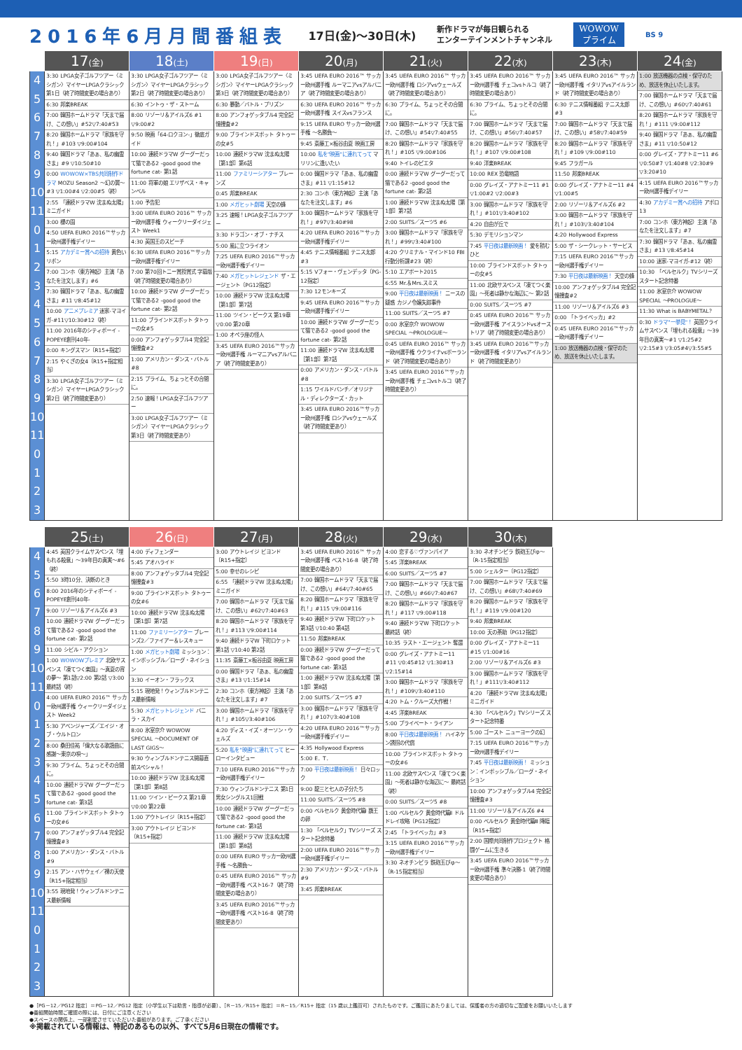2016年6月月間番組表
17日(金)〜30日(木)
新作ドラマが毎日観られる
エンターテインメントチャンネル
WOWOW
プライム
BS 9
| | 17 (金) | 18 (土) | 19 (日) | 20 (月) | 21 (火) | 22 (水) | 23 (木) | 24 (金) |
| --- | --- | --- | --- | --- | --- | --- | --- | --- |
| 4 5 6 7 8 9 10 11 0 1 2 3 4 5 6 7 8 9 10 11 0 1 2 3 | 3:30 LPGA女子ゴルフツアー〈ミシガン〉マイヤーLPGAクラシック 第1日（終了時間変更の場合あり） 6:30 邦楽BREAK 7:00 韓国ホームドラマ「天まで届け、この想い」#52▽7:40#53 8:20 韓国ホームドラマ「家族を守れ！」#103 ▽9:00#104 9:40 韓国ドラマ「あぁ、私の幽霊さま」#9 ▽10:50#10 0:00 WOWOW×TBS共同制作ドラマ MOZU Season2 〜幻の翼〜#3 ▽1:00#4 ▽2:00#5（終） 2:55 「連続ドラマW 沈まぬ太陽」ミニガイド 3:00 櫻の園 4:50 UEFA EURO 2016™サッカー欧州選手権デイリー 5:15 アカデミー賞への招待 黄色いリボン 7:00 コンホ（東方神起）主演「あなたを注文します」#6 7:30 韓国ドラマ「あぁ、私の幽霊さま」#11 ▽8:45#12 10:00 アニメプレミア 迷家-マヨイガ-#11▽10:30#12（終） 11:00 2016年のシティボーイ -POPEYE創刊40年- 0:00 キングスマン〔R15+指定〕 2:15 やくざの女4〔R15+指定相当〕 3:30 LPGA女子ゴルフツアー（ミシガン）マイヤーLPGAクラシック 第2日（終了時間変更あり） | 3:30 LPGA女子ゴルフツアー〈ミシガン〉マイヤーLPGAクラシック 第2日（終了時間変更の場合あり） 6:30 イントゥ・ザ・ストーム 8:00 リゾーリ＆アイルズ6 #1 ▽9:00#2 9:50 映画「64-ロクヨン-」徹底ガイド 10:00 連続ドラマW グーグーだって猫である2 -good good the fortune cat- 第1話 11:00 将軍の娘 エリザベス・キャンベル 1:00 予告犯 3:00 UEFA EURO 2016™ サッカー欧州選手権 ウィークリーダイジェスト Week1 4:30 英国王のスピーチ 6:30 UEFA EURO 2016™サッカー欧州選手権デイリー 7:00 第70回トニー賞授賞式 字幕版（終了時間変更の場合あり） 10:00 連続ドラマW グーグーだって猫である2 -good good the fortune cat- 第2話 11:00 ブラインドスポット タトゥーの女#5 0:00 アンフォゲッタブル4 完全記憶捜査#2 1:00 アメリカン・ダンス・バトル#8 2:15 プライム、ちょっとその合間に。 2:50 速報！LPGA女子ゴルフツアー 3:00 LPGA女子ゴルフツアー（ミシガン）マイヤーLPGAクラシック 第3日（終了時間変更あり） | 3:00 LPGA女子ゴルフツアー〈ミシガン〉マイヤーLPGAクラシック 第3日（終了時間変更の場合あり） 6:30 暴動／バトル・プリズン 8:00 アンフォゲッタブル4 完全記憶捜査#2 9:00 ブラインドスポット タトゥーの女#5 10:00 連続ドラマW 沈まぬ太陽［第1部］第6話 11:00 ファミリーシアター ブレーンズ 0:45 邦楽BREAK 1:00 メガヒット劇場 天空の蜂 3:25 速報！LPGA女子ゴルフツアー 3:30 ドラゴン・オブ・ナチス 5:00 風に立つライオン 7:25 UEFA EURO 2016™サッカー欧州選手権デイリー 7:40 メガヒットレジェンド ザ・エージェント〔PG12指定〕 10:00 連続ドラマW 沈まぬ太陽［第1部］第7話 11:00 ツイン・ピークス 第19章 ▽0:00 第20章 1:00 オペラ座の怪人 3:45 UEFA EURO 2016™サッカー欧州選手権 ルーマニアvsアルバニア（終了時間変更あり） | 3:45 UEFA EURO 2016™ サッカー欧州選手権 ルーマニアvsアルバニア（終了時間変更の場合あり） 6:30 UEFA EURO 2016™ サッカー欧州選手権 スイスvsフランス 9:15 UEFA EURO サッカー欧州選手権 〜名勝負〜 9:45 斎藤工×板谷由夏 映画工房 10:00 私を"映画"に連れてって マリリンに逢いたい 0:00 韓国ドラマ「あぁ、私の幽霊さま」#11 ▽1:15#12 2:30 コンホ（東方神起）主演「あなたを注文します」#6 3:00 韓国ホームドラマ「家族を守れ！」#97▽3:40#98 4:20 UEFA EURO 2016™サッカー欧州選手権デイリー 4:45 テニス情報番組 テニス太郎#3 5:15 Vフォー・ヴェンデッタ〔PG-12指定〕 7:30 12モンキーズ 9:45 UEFA EURO 2016™サッカー欧州選手権デイリー 10:00 連続ドラマW グーグーだって猫である2 -good good the fortune cat- 第2話 11:00 連続ドラマW 沈まぬ太陽［第1部］第7話 0:00 アメリカン・ダンス・バトル#8 1:15 ワイルドバンチ／オリジナル・ディレクターズ・カット 3:45 UEFA EURO 2016™サッカー欧州選手権 ロシアvsウェールズ（終了時間変更あり） | 3:45 UEFA EURO 2016™ サッカー欧州選手権 ロシアvsウェールズ（終了時間変更の場合あり） 6:30 プライム、ちょっとその合間に。 7:00 韓国ホームドラマ「天まで届け、この想い」#54▽7:40#55 8:20 韓国ホームドラマ「家族を守れ！」#105 ▽9:00#106 9:40 トイレのピエタ 0:00 連続ドラマW グーグーだって猫である2 -good good the fortune cat- 第2話 1:00 連続ドラマW 沈まぬ太陽［第1部］第7話 2:00 SUITS／スーツ5 #6 3:00 韓国ホームドラマ「家族を守れ！」#99▽3:40#100 4:20 クリミナル・マインド10 FBI行動分析課#23（終） 5:10 エアポート2015 6:55 Mr.＆Mrs.スミス 9:00 平日夜は最新映画！ ニースの疑惑 カジノ令嬢失踪事件 11:00 SUITS／スーツ5 #7 0:00 氷室京介 WOWOW SPECIAL 〜PROLOGUE〜 0:45 UEFA EURO 2016™ サッカー欧州選手権 ウクライナvsポーランド（終了時間変更の場合あり） 3:45 UEFA EURO 2016™サッカー欧州選手権 チェコvsトルコ（終了時間変更あり） | 3:45 UEFA EURO 2016™ サッカー欧州選手権 チェコvsトルコ（終了時間変更の場合あり） 6:30 プライム、ちょっとその合間に。 7:00 韓国ホームドラマ「天まで届け、この想い」#56▽7:40#57 8:20 韓国ホームドラマ「家族を守れ！」#107 ▽9:00#108 9:40 洋楽BREAK 10:00 REX 恐竜物語 0:00 グレイズ・アナトミー11 #1 ▽1:00#2 ▽2:00#3 3:00 韓国ホームドラマ「家族を守れ！」#101▽3:40#102 4:20 自由が丘で 5:30 デモリションマン 7:45 平日夜は最新映画！ 愛を積むひと 10:00 ブラインドスポット タトゥーの女#5 11:00 北欧サスペンス「凍てつく楽園」〜死者は静かな海辺に〜 第2話 0:00 SUITS／スーツ5 #7 0:45 UEFA EURO 2016™ サッカー欧州選手権 アイスランドvsオーストリア（終了時間変更の場合あり） 3:45 UEFA EURO 2016™サッカー欧州選手権 イタリアvsアイルランド（終了時間変更あり） | 3:45 UEFA EURO 2016™ サッカー欧州選手権 イタリアvsアイルランド（終了時間変更の場合あり） 6:30 テニス情報番組 テニス太郎#3 7:00 韓国ホームドラマ「天まで届け、この想い」#58▽7:40#59 8:20 韓国ホームドラマ「家族を守れ！」#109 ▽9:00#110 9:45 フラガール 11:50 邦楽BREAK 0:00 グレイズ・アナトミー11 #4 ▽1:00#5 2:00 リゾーリ＆アイルズ6 #2 3:00 韓国ホームドラマ「家族を守れ！」#103▽3:40#104 4:20 Hollywood Express 5:00 ザ・シークレット・サービス 7:15 UEFA EURO 2016™サッカー欧州選手権デイリー 7:30 平日夜は最新映画！ 天空の蜂 10:00 アンフォゲッタブル4 完全記憶捜査#2 11:00 リゾーリ＆アイルズ6 #3 0:00 「トライベッカ」#2 0:45 UEFA EURO 2016™サッカー欧州選手権デイリー 1:00 放送機器の点検・保守のため、放送を休止いたします。 | 1:00 放送機器の点検・保守のため、放送を休止いたします。 7:00 韓国ホームドラマ「天まで届け、この想い」#60▽7:40#61 8:20 韓国ホームドラマ「家族を守れ！」#111 ▽9:00#112 9:40 韓国ドラマ「あぁ、私の幽霊さま」#11 ▽10:50#12 0:00 グレイズ・アナトミー11 #6 ▽0:50#7 ▽1:40#8 ▽2:30#9 ▽3:20#10 4:15 UEFA EURO 2016™サッカー欧州選手権デイリー 4:30 アカデミー賞への招待 アポロ13 7:00 コンホ（東方神起）主演「あなたを注文します」#7 7:30 韓国ドラマ「あぁ、私の幽霊さま」#13 ▽8:45#14 10:00 迷家-マヨイガ-#12（終） 10:30 「ベルセルク」TVシリーズ スタート記念特番 11:00 氷室京介 WOWOW SPECIAL 〜PROLOGUE〜 11:30 What is BABYMETAL？ 0:30 ドラマ"一挙見"！ 英国クライムサスペンス「埋もれる殺意」〜39年目の真実〜#1 ▽1:25#2 ▽2:15#3 ▽3:05#4▽3:55#5 |
| | 25 (土) | 26 (日) | 27 (月) | 28 (火) | 29 (水) | 30 (木) |
| --- | --- | --- | --- | --- | --- | --- |
| 4 5 6 7 8 9 10 11 0 1 2 3 4 5 6 7 8 9 10 11 0 1 2 3 | 4:45 英国クライムサスペンス「埋もれる殺意」〜39年目の真実〜#6（終） 5:50 3時10分、決断のとき 8:00 2016年のシティボーイ -POPEYE創刊40年- 9:00 リゾーリ＆アイルズ6 #3 10:00 連続ドラマW グーグーだって猫である2 -good good the fortune cat- 第2話 11:00 シビル・アクション 1:00 WOWOWプレミア 北欧サスペンス「凍てつく楽園」〜真夏の宵の夢〜 第1話▽2:00 第2話 ▽3:00 最終話（終） 4:00 UEFA EURO 2016™ サッカー欧州選手権 ウィークリーダイジェスト Week2 5:30 アベンジャーズ／エイジ・オブ・ウルトロン 8:00 桑田佳祐「偉大なる歌謡曲に感謝〜東京の唄〜」 9:30 プライム、ちょっとその合間に。 10:00 連続ドラマW グーグーだって猫である2 -good good the fortune cat- 第3話 11:00 ブラインドスポット タトゥーの女#6 0:00 アンフォゲッタブル4 完全記憶捜査#3 1:00 アメリカン・ダンス・バトル#9 2:15 アン・ハサウェイ／裸の天使〔R15+指定相当〕 3:55 現地発！ウィンブルドンテニス最新情報 | 4:00 ディフェンダー 5:45 アオハライド 8:00 アンフォゲッタブル4 完全記憶捜査#3 9:00 ブラインドスポット タトゥーの女#6 10:00 連続ドラマW 沈まぬ太陽［第1部］第7話 11:00 ファミリーシアター ブレーンズ2／ファイアー＆レスキュー 1:00 メガヒット劇場 ミッション：インポッシブル／ローグ・ネイション 3:30 イーオン・フラックス 5:15 現地発！ウィンブルドンテニス最新情報 5:30 メガヒットレジェンド バニラ・スカイ 8:00 氷室京介 WOWOW SPECIAL 〜DOCUMENT OF LAST GIGS〜 9:30 ウィンブルドンテニス開幕直前スペシャル！ 10:00 連続ドラマW 沈まぬ太陽［第1部］第8話 11:00 ツイン・ピークス 第21章 ▽0:00 第22章 1:00 アウトレイジ〔R15+指定〕 3:00 アウトレイジ ビヨンド〔R15+指定〕 | 3:00 アウトレイジ ビヨンド〔R15+指定〕 5:00 幸せのレシピ 6:55 「連続ドラマW 沈まぬ太陽」ミニガイド 7:00 韓国ホームドラマ「天まで届け、この想い」#62▽7:40#63 8:20 韓国ホームドラマ「家族を守れ！」#113 ▽9:00#114 9:40 連続ドラマW 下町ロケット 第1話 ▽10:40 第2話 11:35 斎藤工×板谷由夏 映画工房 0:00 韓国ドラマ「あぁ、私の幽霊さま」#13 ▽1:15#14 2:30 コンホ（東方神起）主演「あなたを注文します」#7 3:00 韓国ホームドラマ「家族を守れ！」#105▽3:40#106 4:20 ディス・イズ・オーソン・ウェルズ 5:20 私を"映画"に連れてって ヒーローインタビュー 7:10 UEFA EURO 2016™サッカー欧州選手権デイリー 7:30 ウィンブルドンテニス 第1日男女シングルス1回戦 10:00 連続ドラマW グーグーだって猫である2 -good good the fortune cat- 第3話 11:00 連続ドラマW 沈まぬ太陽［第1部］第8話 0:00 UEFA EURO サッカー欧州選手権 〜名勝負〜 0:45 UEFA EURO 2016™ サッカー欧州選手権 ベスト16-7（終了時間変更の場合あり） 3:45 UEFA EURO 2016™サッカー欧州選手権 ベスト16-8（終了時間変更あり） | 3:45 UEFA EURO 2016™ サッカー欧州選手権 ベスト16-8（終了時間変更の場合あり） 7:00 韓国ホームドラマ「天まで届け、この想い」#64▽7:40#65 8:20 韓国ホームドラマ「家族を守れ！」#115 ▽9:00#116 9:40 連続ドラマW 下町ロケット 第3話 ▽10:40 第4話 11:50 邦楽BREAK 0:00 連続ドラマW グーグーだって猫である2 -good good the fortune cat- 第3話 1:00 連続ドラマW 沈まぬ太陽［第1部］第8話 2:00 SUITS／スーツ5 #7 3:00 韓国ホームドラマ「家族を守れ！」#107▽3:40#108 4:20 UEFA EURO 2016™サッカー欧州選手権デイリー 4:35 Hollywood Express 5:00 E．T． 7:00 平日夜は最新映画！ 日々ロック 9:00 龍三と七人の子分たち 11:00 SUITS／スーツ5 #8 0:00 ベルセルク 黄金時代篇Ⅰ 覇王の卵 1:30 「ベルセルク」TVシリーズ スタート記念特番 2:00 UEFA EURO 2016™サッカー欧州選手権デイリー 2:30 アメリカン・ダンス・バトル#9 3:45 邦楽BREAK | 4:00 恋する♡ヴァンパイア 5:45 洋楽BREAK 6:00 SUITS／スーツ5 #7 7:00 韓国ホームドラマ「天まで届け、この想い」#66▽7:40#67 8:20 韓国ホームドラマ「家族を守れ！」#117 ▽9:00#118 9:40 連続ドラマW 下町ロケット 最終話（終） 10:35 ラスト・エージェント 奪還 0:00 グレイズ・アナトミー11 #11 ▽0:45#12 ▽1:30#13 ▽2:15#14 3:00 韓国ホームドラマ「家族を守れ！」#109▽3:40#110 4:20 トム・クルーズ大作戦！ 4:45 洋楽BREAK 5:00 プライベート・ライアン 8:00 平日夜は最新映画！ ハイネケン誘拐の代償 10:00 ブラインドスポット タトゥーの女#6 11:00 北欧サスペンス「凍てつく楽園」〜死者は静かな海辺に〜 最終話（終） 0:00 SUITS／スーツ5 #8 1:00 ベルセルク 黄金時代篇Ⅱ ドルドレイ攻略〔PG12指定〕 2:45 「トライベッカ」#3 3:15 UEFA EURO 2016™サッカー欧州選手権デイリー 3:30 ネオチンピラ 鉄砲玉ぴゅ〜〔R-15指定相当〕 | 3:30 ネオチンピラ 鉄砲玉ぴゅ〜〔R-15指定相当〕 5:00 シェルター〔PG12指定〕 7:00 韓国ホームドラマ「天まで届け、この想い」#68▽7:40#69 8:20 韓国ホームドラマ「家族を守れ！」#119 ▽9:00#120 9:40 邦楽BREAK 10:00 天の茶助〔PG12指定〕 0:00 グレイズ・アナトミー11 #15 ▽1:00#16 2:00 リゾーリ＆アイルズ6 #3 3:00 韓国ホームドラマ「家族を守れ！」#111▽3:40#112 4:20 「連続ドラマW 沈まぬ太陽」ミニガイド 4:30 「ベルセルク」TVシリーズ スタート記念特番 5:00 ゴースト ニューヨークの幻 7:15 UEFA EURO 2016™サッカー欧州選手権デイリー 7:45 平日夜は最新映画！ ミッション：インポッシブル／ローグ・ネイション 10:00 アンフォゲッタブル4 完全記憶捜査#3 11:00 リゾーリ＆アイルズ6 #4 0:00 ベルセルク 黄金時代篇Ⅲ 降臨〔R15+指定〕 2:00 国際共同制作プロジェクト 格闘ゲームに生きる 3:45 UEFA EURO 2016™サッカー欧州選手権 準々決勝-1（終了時間変更の場合あり） |
●［PG－12／PG12 指定］＝PG－12／PG12 指定（小学生以下は助言・指導が必要）、［R－15／R15+ 指定］＝R－15／R15+ 指定（15 歳以上鑑賞可）されたものです。ご鑑賞にあたりましては、保護者の方の適切なご配慮をお願いいたします
●番組開始時間ご確認の際には、日付にご注意ください
●スペースの関係上、一部割愛させていただいた番組があります。ご了承ください
※掲載されている情報は、特記のあるもの以外、すべて5月6日現在の情報です。